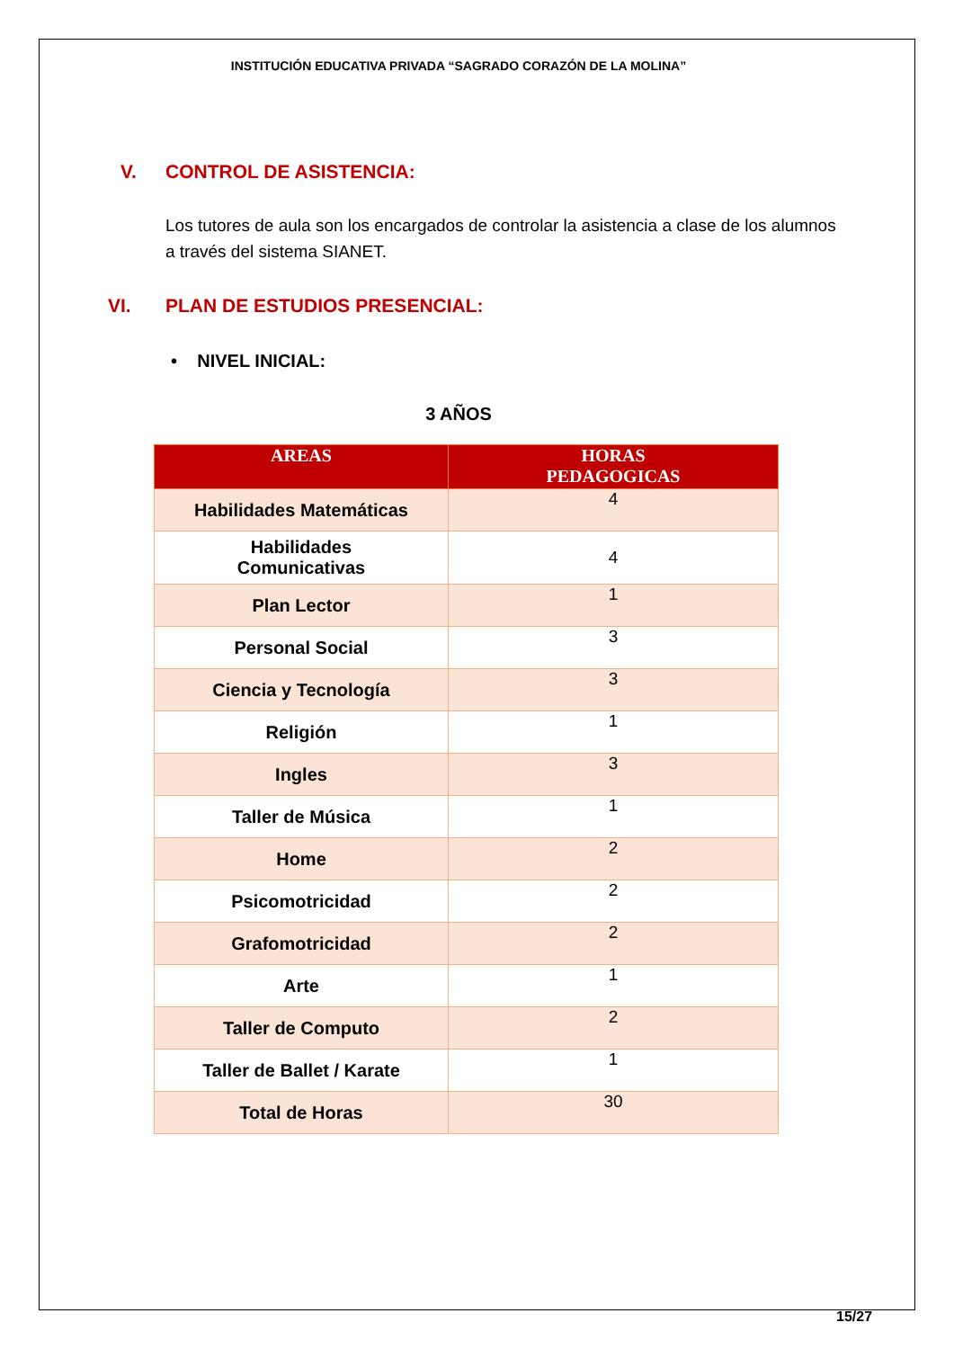INSTITUCIÓN EDUCATIVA PRIVADA “SAGRADO CORAZÓN DE LA MOLINA”
V. CONTROL DE ASISTENCIA:
Los tutores de aula son los encargados de controlar la asistencia a clase de los alumnos a través del sistema SIANET.
VI. PLAN DE ESTUDIOS PRESENCIAL:
• NIVEL INICIAL:
3 AÑOS
| AREAS | HORAS PEDAGOGICAS |
| --- | --- |
| Habilidades Matemáticas | 4 |
| Habilidades Comunicativas | 4 |
| Plan Lector | 1 |
| Personal Social | 3 |
| Ciencia y Tecnología | 3 |
| Religión | 1 |
| Ingles | 3 |
| Taller de Música | 1 |
| Home | 2 |
| Psicomotricidad | 2 |
| Grafomotricidad | 2 |
| Arte | 1 |
| Taller de Computo | 2 |
| Taller de Ballet / Karate | 1 |
| Total de Horas | 30 |
15/27